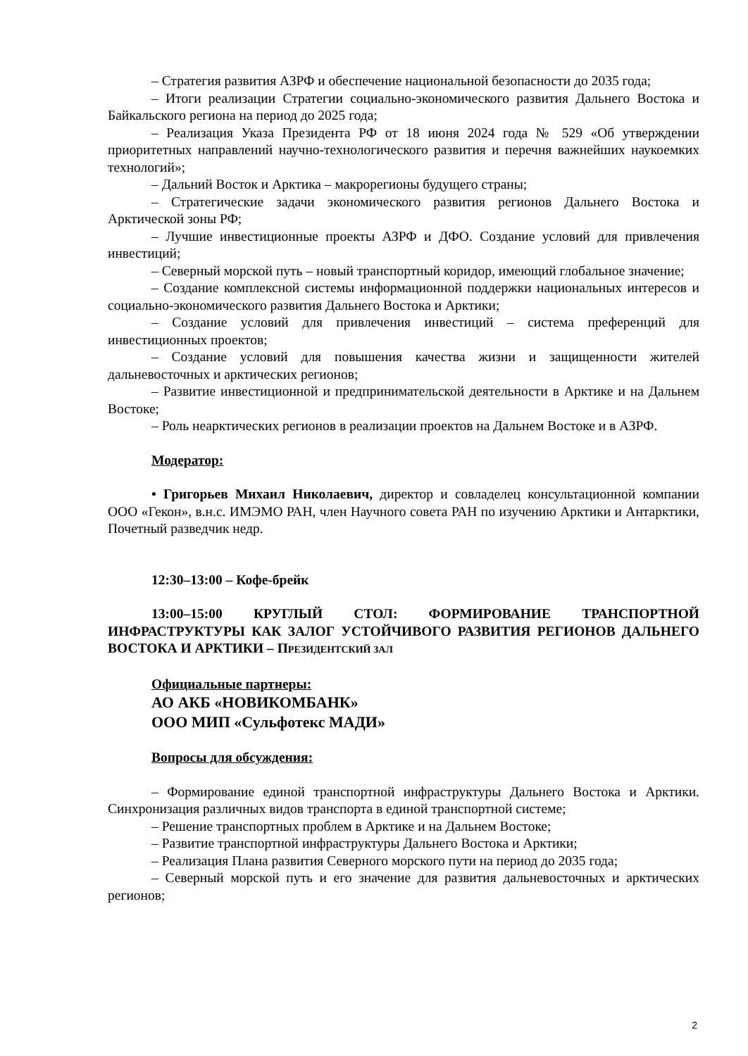– Стратегия развития АЗРФ и обеспечение национальной безопасности до 2035 года;
– Итоги реализации Стратегии социально-экономического развития Дальнего Востока и Байкальского региона на период до 2025 года;
– Реализация Указа Президента РФ от 18 июня 2024 года № 529 «Об утверждении приоритетных направлений научно-технологического развития и перечня важнейших наукоемких технологий»;
– Дальний Восток и Арктика – макрорегионы будущего страны;
– Стратегические задачи экономического развития регионов Дальнего Востока и Арктической зоны РФ;
– Лучшие инвестиционные проекты АЗРФ и ДФО. Создание условий для привлечения инвестиций;
– Северный морской путь – новый транспортный коридор, имеющий глобальное значение;
– Создание комплексной системы информационной поддержки национальных интересов и социально-экономического развития Дальнего Востока и Арктики;
– Создание условий для привлечения инвестиций – система преференций для инвестиционных проектов;
– Создание условий для повышения качества жизни и защищенности жителей дальневосточных и арктических регионов;
– Развитие инвестиционной и предпринимательской деятельности в Арктике и на Дальнем Востоке;
– Роль неарктических регионов в реализации проектов на Дальнем Востоке и в АЗРФ.
Модератор:
• Григорьев Михаил Николаевич, директор и совладелец консультационной компании ООО «Гекон», в.н.с. ИМЭМО РАН, член Научного совета РАН по изучению Арктики и Антарктики, Почетный разведчик недр.
12:30–13:00 – Кофе-брейк
13:00–15:00 КРУГЛЫЙ СТОЛ: ФОРМИРОВАНИЕ ТРАНСПОРТНОЙ ИНФРАСТРУКТУРЫ КАК ЗАЛОГ УСТОЙЧИВОГО РАЗВИТИЯ РЕГИОНОВ ДАЛЬНЕГО ВОСТОКА И АРКТИКИ – ПРЕЗИДЕНТСКИЙ ЗАЛ
Официальные партнеры:
АО АКБ «НОВИКОМБАНК»
ООО МИП «Сульфотекс МАДИ»
Вопросы для обсуждения:
– Формирование единой транспортной инфраструктуры Дальнего Востока и Арктики. Синхронизация различных видов транспорта в единой транспортной системе;
– Решение транспортных проблем в Арктике и на Дальнем Востоке;
– Развитие транспортной инфраструктуры Дальнего Востока и Арктики;
– Реализация Плана развития Северного морского пути на период до 2035 года;
– Северный морской путь и его значение для развития дальневосточных и арктических регионов;
2